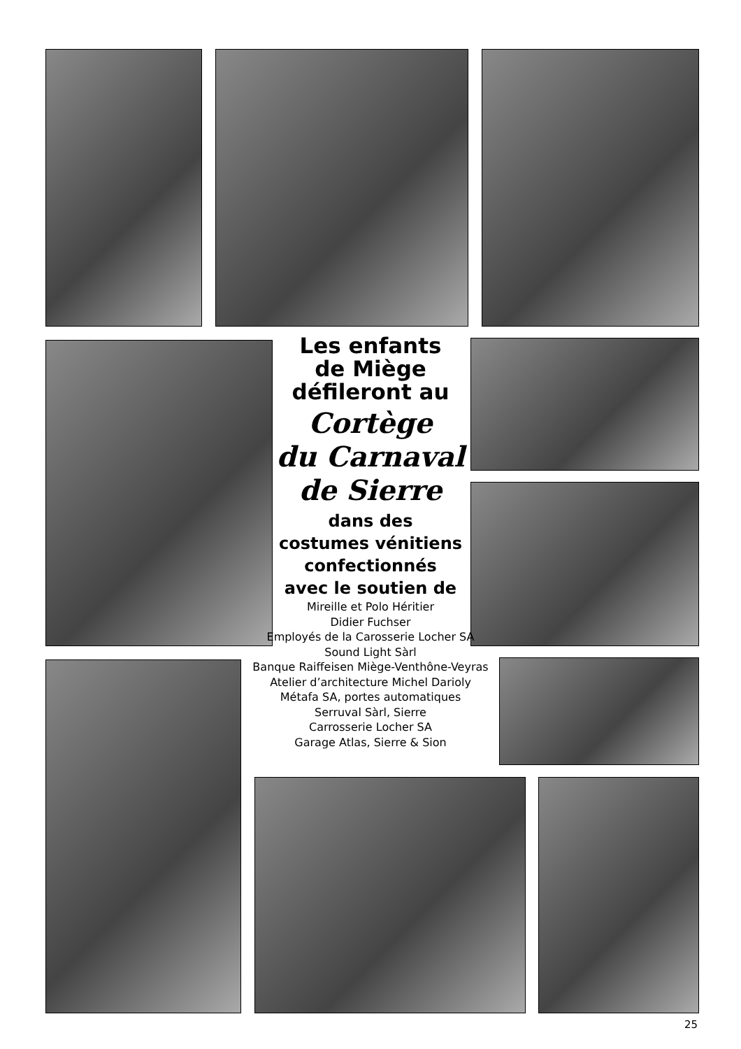Les enfants
de Miège
défileront au
Cortège
du Carnaval
de Sierre
dans des
costumes vénitiens
confectionnés
avec le soutien de
Mireille et Polo Héritier
Didier Fuchser
Employés de la Carosserie Locher SA
Sound Light Sàrl
Banque Raiffeisen Miège-Venthône-Veyras
Atelier d’architecture Michel Darioly
Métafa SA, portes automatiques
Serruval Sàrl, Sierre
Carrosserie Locher SA
Garage Atlas, Sierre & Sion
25